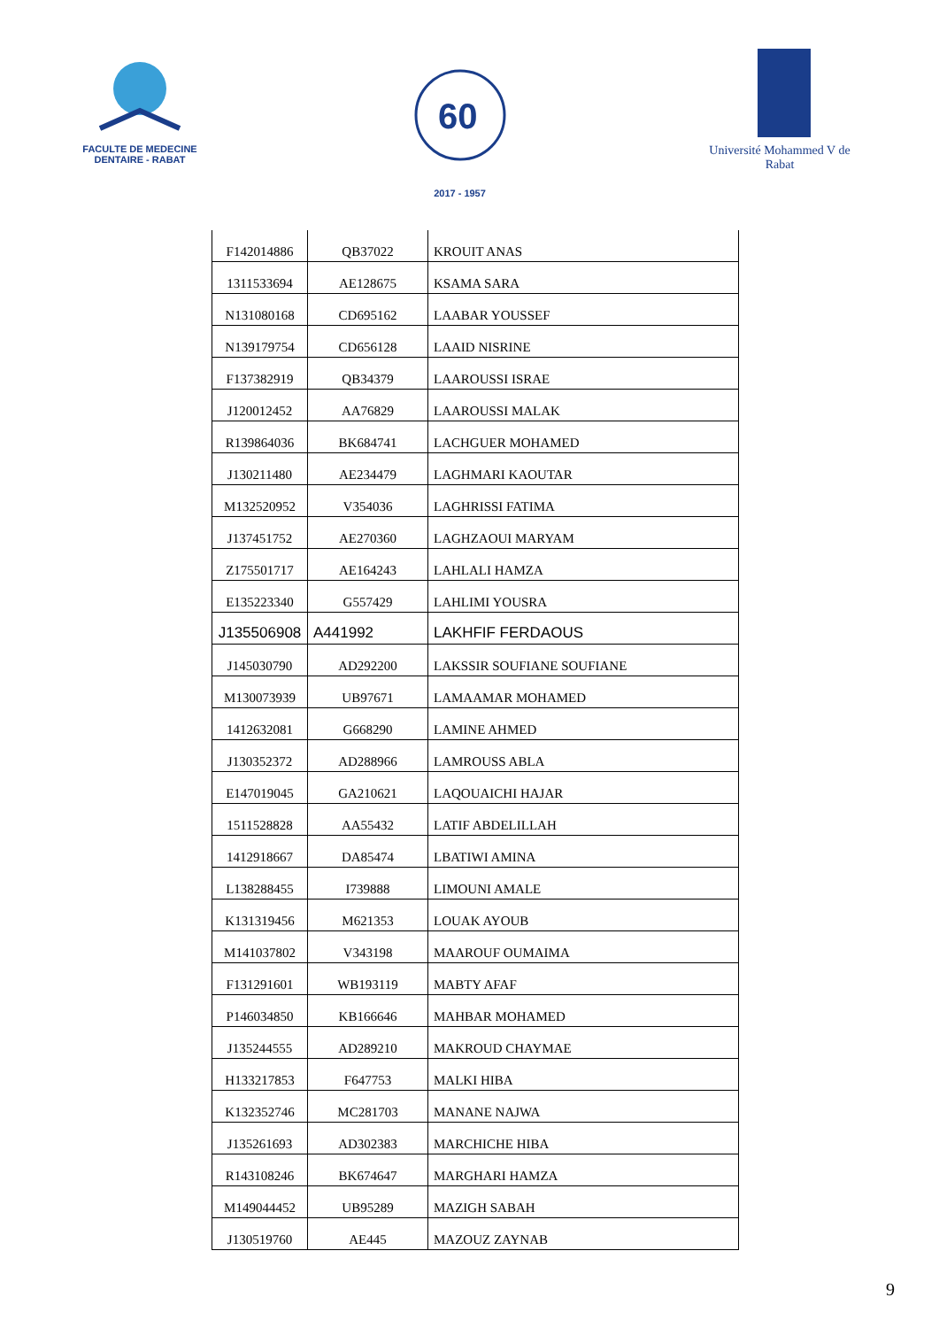FACULTE DE MEDECINE DENTAIRE - RABAT
60
2017 - 1957
Université Mohammed V de Rabat
| F142014886 | QB37022 | KROUIT ANAS |
| 1311533694 | AE128675 | KSAMA SARA |
| N131080168 | CD695162 | LAABAR YOUSSEF |
| N139179754 | CD656128 | LAAID NISRINE |
| F137382919 | QB34379 | LAAROUSSI ISRAE |
| J120012452 | AA76829 | LAAROUSSI MALAK |
| R139864036 | BK684741 | LACHGUER MOHAMED |
| J130211480 | AE234479 | LAGHMARI KAOUTAR |
| M132520952 | V354036 | LAGHRISSI FATIMA |
| J137451752 | AE270360 | LAGHZAOUI MARYAM |
| Z175501717 | AE164243 | LAHLALI HAMZA |
| E135223340 | G557429 | LAHLIMI YOUSRA |
| J135506908 | A441992 | LAKHFIF FERDAOUS |
| J145030790 | AD292200 | LAKSSIR SOUFIANE SOUFIANE |
| M130073939 | UB97671 | LAMAAMAR MOHAMED |
| 1412632081 | G668290 | LAMINE AHMED |
| J130352372 | AD288966 | LAMROUSS ABLA |
| E147019045 | GA210621 | LAQOUAICHI HAJAR |
| 1511528828 | AA55432 | LATIF ABDELILLAH |
| 1412918667 | DA85474 | LBATIWI AMINA |
| L138288455 | I739888 | LIMOUNI AMALE |
| K131319456 | M621353 | LOUAK AYOUB |
| M141037802 | V343198 | MAAROUF OUMAIMA |
| F131291601 | WB193119 | MABTY AFAF |
| P146034850 | KB166646 | MAHBAR MOHAMED |
| J135244555 | AD289210 | MAKROUD CHAYMAE |
| H133217853 | F647753 | MALKI HIBA |
| K132352746 | MC281703 | MANANE NAJWA |
| J135261693 | AD302383 | MARCHICHE HIBA |
| R143108246 | BK674647 | MARGHARI HAMZA |
| M149044452 | UB95289 | MAZIGH SABAH |
| J130519760 | AE445 | MAZOUZ ZAYNAB |
9